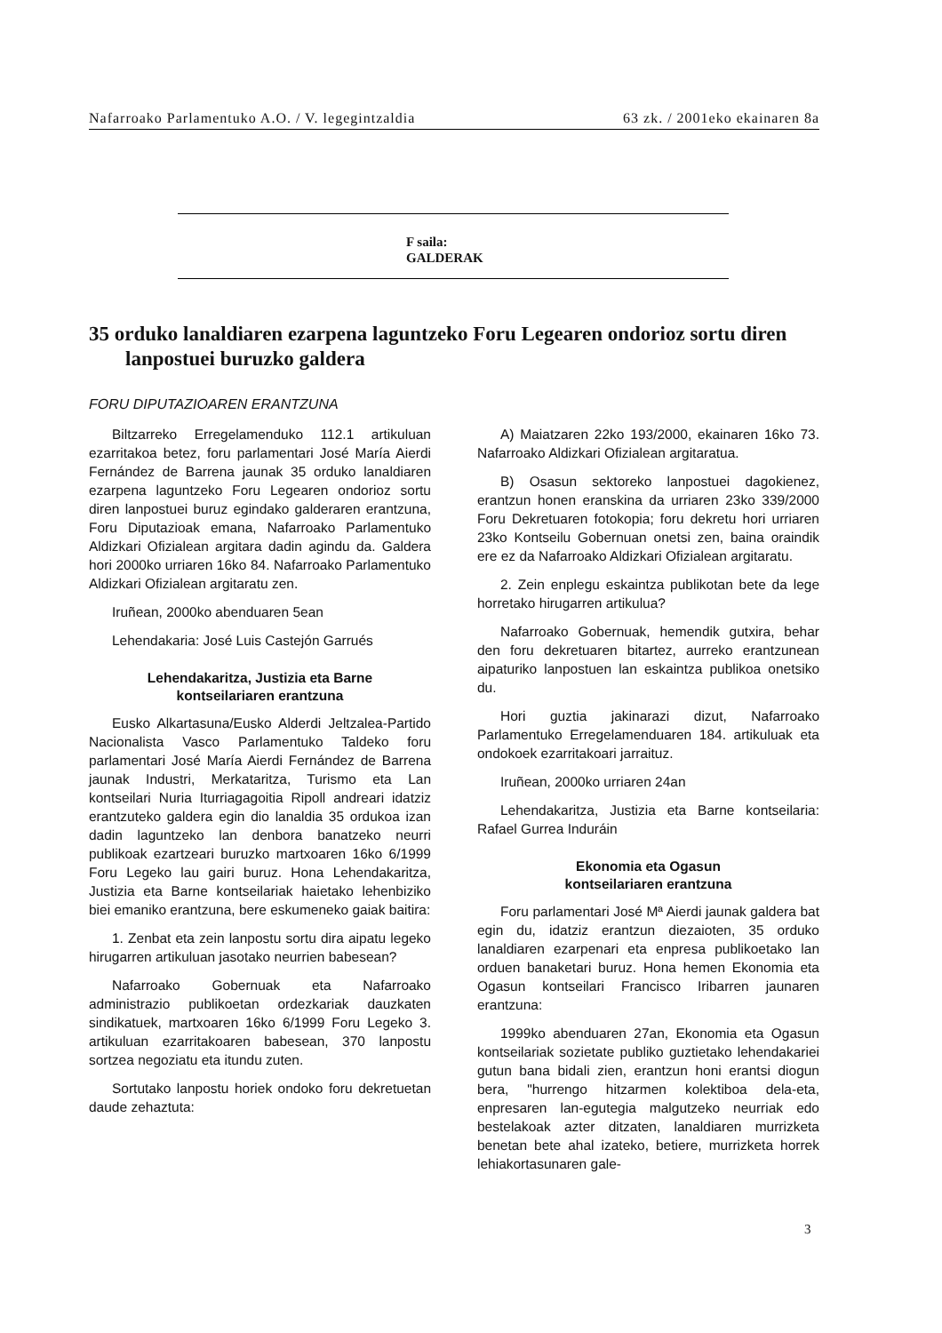Nafarroako Parlamentuko A.O. / V. legegintzaldia 63 zk. / 2001eko ekainaren 8a
F saila:
GALDERAK
35 orduko lanaldiaren ezarpena laguntzeko Foru Legearen ondorioz sortu diren lanpostuei buruzko galdera
FORU DIPUTAZIOAREN ERANTZUNA
Biltzarreko Erregelamenduko 112.1 artikuluan ezarritakoa betez, foru parlamentari José María Aierdi Fernández de Barrena jaunak 35 orduko lanaldiaren ezarpena laguntzeko Foru Legearen ondorioz sortu diren lanpostuei buruz egindako galderaren erantzuna, Foru Diputazioak emana, Nafarroako Parlamentuko Aldizkari Ofizialean argitara dadin agindu da. Galdera hori 2000ko urriaren 16ko 84. Nafarroako Parlamentuko Aldizkari Ofizialean argitaratu zen.
Iruñean, 2000ko abenduaren 5ean
Lehendakaria: José Luis Castejón Garrués
Lehendakaritza, Justizia eta Barne
kontseilariaren erantzuna
Eusko Alkartasuna/Eusko Alderdi Jeltzalea-Partido Nacionalista Vasco Parlamentuko Taldeko foru parlamentari José María Aierdi Fernández de Barrena jaunak Industri, Merkataritza, Turismo eta Lan kontseilari Nuria Iturriagagoitia Ripoll andreari idatziz erantzuteko galdera egin dio lanaldia 35 ordukoa izan dadin laguntzeko lan denbora banatzeko neurri publikoak ezartzeari buruzko martxoaren 16ko 6/1999 Foru Legeko lau gairi buruz. Hona Lehendakaritza, Justizia eta Barne kontseilariak haietako lehenbiziko biei emaniko erantzuna, bere eskumeneko gaiak baitira:
1. Zenbat eta zein lanpostu sortu dira aipatu legeko hirugarren artikuluan jasotako neurrien babesean?
Nafarroako Gobernuak eta Nafarroako administrazio publikoetan ordezkariak dauzkaten sindikatuek, martxoaren 16ko 6/1999 Foru Legeko 3. artikuluan ezarritakoaren babesean, 370 lanpostu sortzea negoziatu eta itundu zuten.
Sortutako lanpostu horiek ondoko foru dekretuetan daude zehaztuta:
A) Maiatzaren 22ko 193/2000, ekainaren 16ko 73. Nafarroako Aldizkari Ofizialean argitaratua.
B) Osasun sektoreko lanpostuei dagokienez, erantzun honen eranskina da urriaren 23ko 339/2000 Foru Dekretuaren fotokopia; foru dekretu hori urriaren 23ko Kontseilu Gobernuan onetsi zen, baina oraindik ere ez da Nafarroako Aldizkari Ofizialean argitaratu.
2. Zein enplegu eskaintza publikotan bete da lege horretako hirugarren artikulua?
Nafarroako Gobernuak, hemendik gutxira, behar den foru dekretuaren bitartez, aurreko erantzunean aipaturiko lanpostuen lan eskaintza publikoa onetsiko du.
Hori guztia jakinarazi dizut, Nafarroako Parlamentuko Erregelamenduaren 184. artikuluak eta ondokoek ezarritakoari jarraituz.
Iruñean, 2000ko urriaren 24an
Lehendakaritza, Justizia eta Barne kontseilaria: Rafael Gurrea Induráin
Ekonomia eta Ogasun
kontseilariaren erantzuna
Foru parlamentari José Mª Aierdi jaunak galdera bat egin du, idatziz erantzun diezaioten, 35 orduko lanaldiaren ezarpenari eta enpresa publikoetako lan orduen banaketari buruz. Hona hemen Ekonomia eta Ogasun kontseilari Francisco Iribarren jaunaren erantzuna:
1999ko abenduaren 27an, Ekonomia eta Ogasun kontseilariak sozietate publiko guztietako lehendakariei gutun bana bidali zien, erantzun honi erantsi diogun bera, "hurrengo hitzarmen kolektiboa dela-eta, enpresaren lan-egutegia malgutzeko neurriak edo bestelakoak azter ditzaten, lanaldiaren murrizketa benetan bete ahal izateko, betiere, murrizketa horrek lehiakortasunaren gale-
3